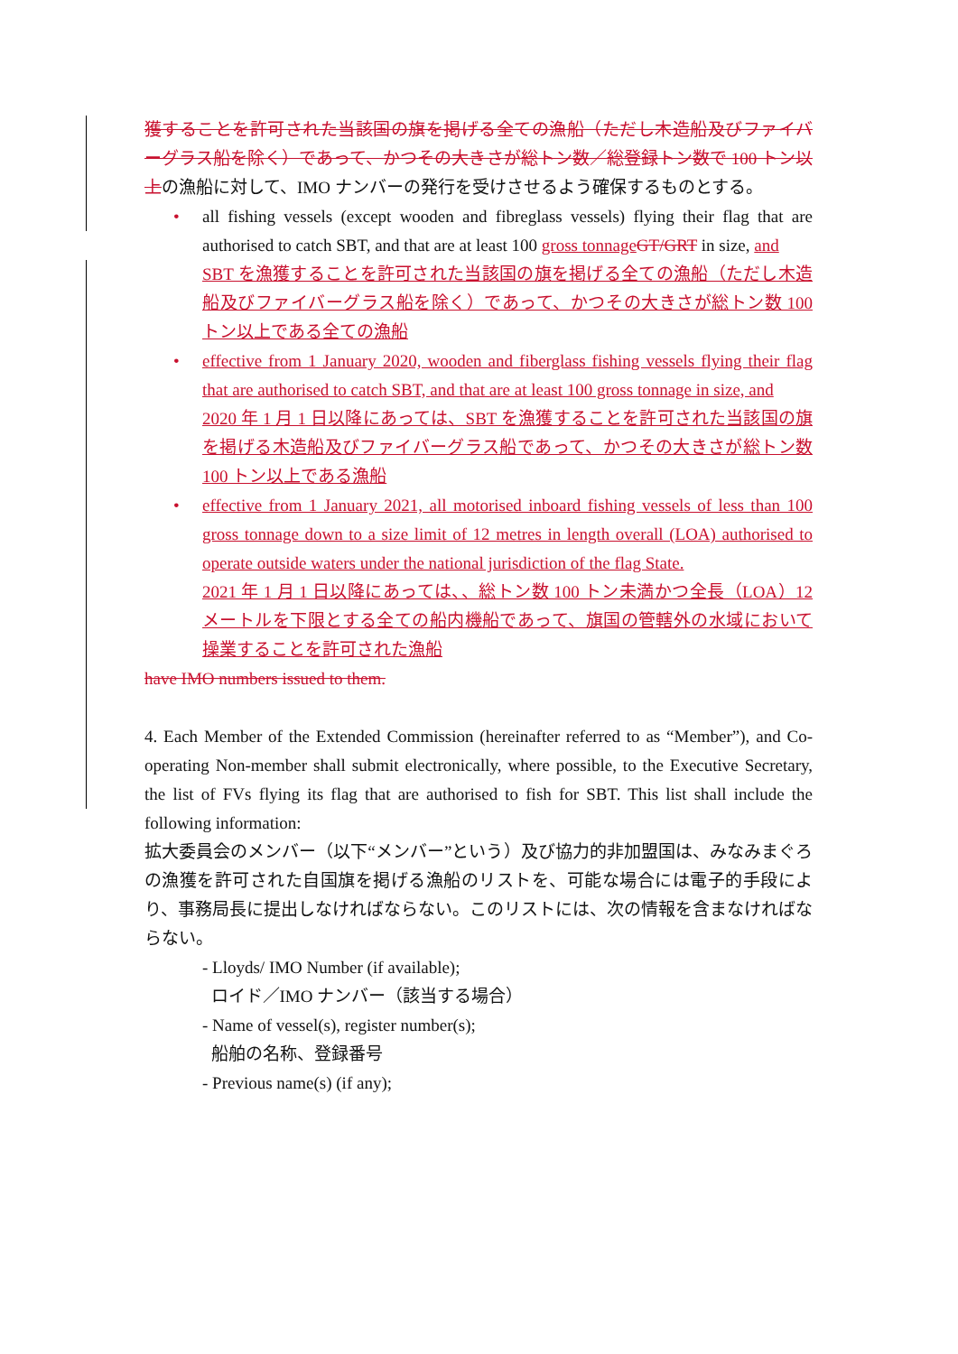獲することを許可された当該国の旗を掲げる全ての漁船（ただし木造船及びファイバーグラス船を除く）であって、かつその大きさが総トン数／総登録トン数で 100 トン以上の漁船に対して、IMO ナンバーの発行を受けさせるよう確保するものとする。
• all fishing vessels (except wooden and fibreglass vessels) flying their flag that are authorised to catch SBT, and that are at least 100 gross tonnage GT/GRT in size, and
SBT を漁獲することを許可された当該国の旗を掲げる全ての漁船（ただし木造船及びファイバーグラス船を除く）であって、かつその大きさが総トン数 100 トン以上である全ての漁船
• effective from 1 January 2020, wooden and fiberglass fishing vessels flying their flag that are authorised to catch SBT, and that are at least 100 gross tonnage in size, and
2020 年 1 月 1 日以降にあっては、SBT を漁獲することを許可された当該国の旗を掲げる木造船及びファイバーグラス船であって、かつその大きさが総トン数 100 トン以上である漁船
• effective from 1 January 2021, all motorised inboard fishing vessels of less than 100 gross tonnage down to a size limit of 12 metres in length overall (LOA) authorised to operate outside waters under the national jurisdiction of the flag State.
2021 年 1 月 1 日以降にあっては、、総トン数 100 トン未満かつ全長（LOA）12 メートルを下限とする全ての船内機船であって、旗国の管轄外の水域において操業することを許可された漁船
have IMO numbers issued to them.
4. Each Member of the Extended Commission (hereinafter referred to as “Member”), and Co-operating Non-member shall submit electronically, where possible, to the Executive Secretary, the list of FVs flying its flag that are authorised to fish for SBT. This list shall include the following information:
拡大委員会のメンバー（以下“メンバー”という）及び協力的非加盟国は、みなみまぐろの漁獲を許可された自国旗を掲げる漁船のリストを、可能な場合には電子的手段により、事務局長に提出しなければならない。このリストには、次の情報を含まなければならない。
- Lloyds/ IMO Number (if available);
ロイド／IMO ナンバー（該当する場合）
- Name of vessel(s), register number(s);
船舶の名称、登録番号
- Previous name(s) (if any);